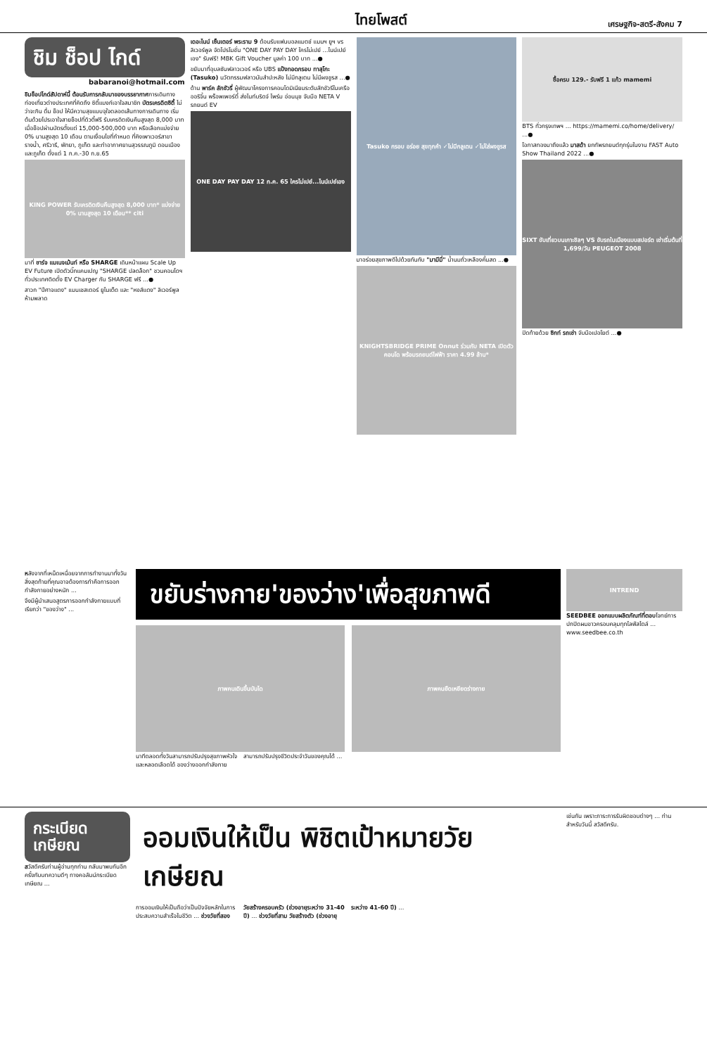ไทยโพสต์ เศรษฐกิจ-สตรี-สังคม 7
ชิม ช็อป ไกด์
babaranoi@hotmail.com
ชิมช็อปไกด์สัปดาห์นี้ ต้อนรับการกลับมาของบรรยากาศการเดินทางท่องเที่ยวต่างประเทศที่คิดถึง ซิตี้แบงก์เอาใจสมาชิก บัตรเครดิตซิตี้ ไม่ว่าจะกิน ดื่ม ช็อป ให้มีความสุขแบบจุใจตลอดเส้นทางการเดินทาง เริ่มต้นด้วยโปรเอาใจสายช็อปที่ดิวตี้ฟรี รับเครดิตเงินคืนสูงสุด 8,000 บาท เมื่อช็อปผ่านบัตรตั้งแต่ 15,000-500,000 บาท หรือเลือกแบ่งจ่าย 0% นานสูงสุด 10 เดือน ตามเงื่อนไขที่กำหนด ที่คิงเพาเวอร์สาขารางน้ำ, ศรีวารี, พัทยา, ภูเก็ต และท่าอากาศยานสุวรรณภูมิ ดอนเมือง และภูเก็ต ตั้งแต่ 1 ก.ค.-30 ก.ย.65
KING POWER รับเครดิตเงินคืนสูงสุด 8,000 บาท* แบ่งจ่าย 0% นานสูงสุด 10 เดือน** citi
มาที่ ชาร์จ แมเนจเม้นท์ หรือ SHARGE เดินหน้าแผน Scale Up EV Future เปิดตัวบิ๊กแคมเปญ "SHARGE ปลดล็อก" ชวนคอนโดฯ ทั่วประเทศติดตั้ง EV Charger กับ SHARGE ฟรี ...●
สาวก "ปีศาจแดง" แมนเชสเตอร์ ยูไนเต็ด และ "หงส์แดง" ลิเวอร์พูล ห้ามพลาด
เดอะไนน์ เซ็นเตอร์ พระราม 9 ต้อนรับแฟนบอลแมตช์ แมนฯ ยูฯ vs ลิเวอร์พูล จัดโปรโมชั่น "ONE DAY PAY DAY ใครไม่เปย์ ...ไนน์เปย์เอง" รับฟรี! MBK Gift Voucher มูลค่า 100 บาท ...●
ขยับมาที่อุบลซันฟลาวเวอร์ หรือ UBS แป้งทอดกรอบ ทาสุโกะ (Tasuko) นวัตกรรมฟลาวมันสำปะหลัง ไม่มีกลูเตน ไม่มีผงชูรส ...●
ด้าน พาร์ค ลักชัวรี่ ผู้พัฒนาโครงการคอนโดมิเนียมระดับลักชัวรีในเครือออริจิ้น พร็อพเพอร์ตี้ ส่งไนท์บริดจ์ ไพร์ม อ่อนนุช จับมือ NETA V รถยนต์ EV
ONE DAY PAY DAY 12 ก.ค. 65 ใครไม่เปย์...ไนน์เปย์เอง
Tasuko กรอบ อร่อย สุขทุกคำ ✓ไม่มีกลูเตน ✓ไม่ใส่ผงชูรส
มาอร่อยสุขภาพดีไปด้วยกันกับ "มามีมี่" น้ำนมถั่วเหลืองคั้นสด ...●
KNIGHTSBRIDGE PRIME Onnut ร่วมกับ NETA เปิดตัวคอนโด พร้อมรถยนต์ไฟฟ้า ราคา 4.99 ล้าน*
ซื้อครบ 129.- รับฟรี 1 แก้ว mamemi
BTS ทั่วกรุงเทพฯ ... https://mamemi.co/home/delivery/ ...●
โอกาสทองมาถึงแล้ว มาสด้า ยกทัพรถยนต์ทุกรุ่นในงาน FAST Auto Show Thailand 2022 ...●
SIXT ขับเที่ยวบนเกาะชิลๆ VS ขับรถในเมืองแบบสปอร์ต เช่าเริ่มต้นที่ 1,699/วัน PEUGEOT 2008
ปิดท้ายด้วย ซิกท์ รถเช่า จับมือเปอโยต์ ...●
หลังจากที่เหน็ดเหนื่อยจากการทำงานมาทั้งวัน สิ่งสุดท้ายที่คุณอาจต้องการทำคือการออกกำลังกายอย่างหนัก ...
จึงมีผู้นำเสนอสูตรการออกกำลังกายแบบที่เรียกว่า "ของว่าง" ...
ขยับร่างกาย'ของว่าง'เพื่อสุขภาพดี
ภาพคนเดินขึ้นบันได ภาพคนยืดเหยียดร่างกาย
นาทีตลอดทั้งวันสามารถปรับปรุงสุขภาพหัวใจและหลอดเลือดได้ ของว่างออกกำลังกายสามารถปรับปรุงชีวิตประจำวันของคุณได้ ...
INTREND
SEEDBEE ออกแบบผลิตภัณฑ์ที่ตอบโจทย์การปกปิดผมขาวครอบคลุมทุกไลฟ์สไตล์ ... www.seedbee.co.th
กระเบียด เกษียณ
สวัสดีครับท่านผู้อ่านทุกท่าน กลับมาพบกันอีกครั้งกับบทความดีๆ ทางคอลัมน์กระเบียดเกษียณ ...
ออมเงินให้เป็น พิชิตเป้าหมายวัยเกษียณ
การออมเงินให้เป็นถือว่าเป็นปัจจัยหลักในการประสบความสำเร็จในชีวิต ... ช่วงวัยที่สอง วัยสร้างครอบครัว (ช่วงอายุระหว่าง 31-40 ปี) ... ช่วงวัยที่สาม วัยสร้างตัว (ช่วงอายุระหว่าง 41-60 ปี) ...
เช่นกัน เพราะภาระการรับผิดชอบต่างๆ ... ท่าน สำหรับวันนี้ สวัสดีครับ.